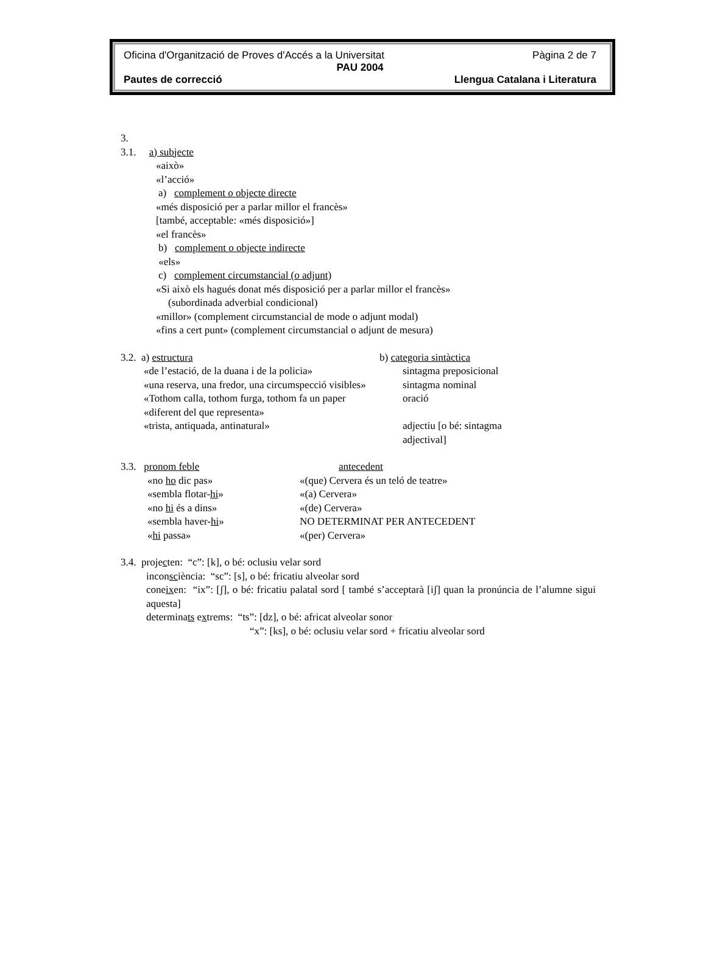Oficina d'Organització de Proves d'Accés a la Universitat Pàgina 2 de 7
PAU 2004
Pautes de correcció Llengua Catalana i Literatura
3.
3.1. a) subjecte
«això»
«l’acció»
a) complement o objecte directe
«més disposició per a parlar millor el francès»
[també, acceptable: «més disposició»]
«el francès»
b) complement o objecte indirecte
«els»
c) complement circumstancial (o adjunt)
«Si això els hagués donat més disposició per a parlar millor el francès»
(subordinada adverbial condicional)
«millor» (complement circumstancial de mode o adjunt modal)
«fins a cert punt» (complement circumstancial o adjunt de mesura)
3.2. a) estructura b) categoria sintàctica
«de l’estació, de la duana i de la policia»
sintagma preposicional
«una reserva, una fredor, una circumspecció visibles»
sintagma nominal
«Tothom calla, tothom furga, tothom fa un paper
oració
«diferent del que representa»
«trista, antiquada, antinatural» adjectiu [o bé: sintagma
adjectival]
3.3. pronom feble antecedent
«no ho dic pas» «(que) Cervera és un teló de teatre»
«sembla flotar-hi» «(a) Cervera»
«no hi és a dins» «(de) Cervera»
«sembla haver-hi» NO DETERMINAT PER ANTECEDENT
«hi passa» «(per) Cervera»
3.4. projecten: “c”: [k], o bé: oclusiu velar sord
inconsciència: “sc”: [s], o bé: fricatiu alveolar sord
coneixen: “ix”: [ʃ], o bé: fricatiu palatal sord [ també s’acceptarà [iʃ] quan la pronúncia de l’alumne sigui aquesta]
determinats extrems: “ts”: [dz], o bé: africat alveolar sonor
“x”: [ks], o bé: oclusiu velar sord + fricatiu alveolar sord